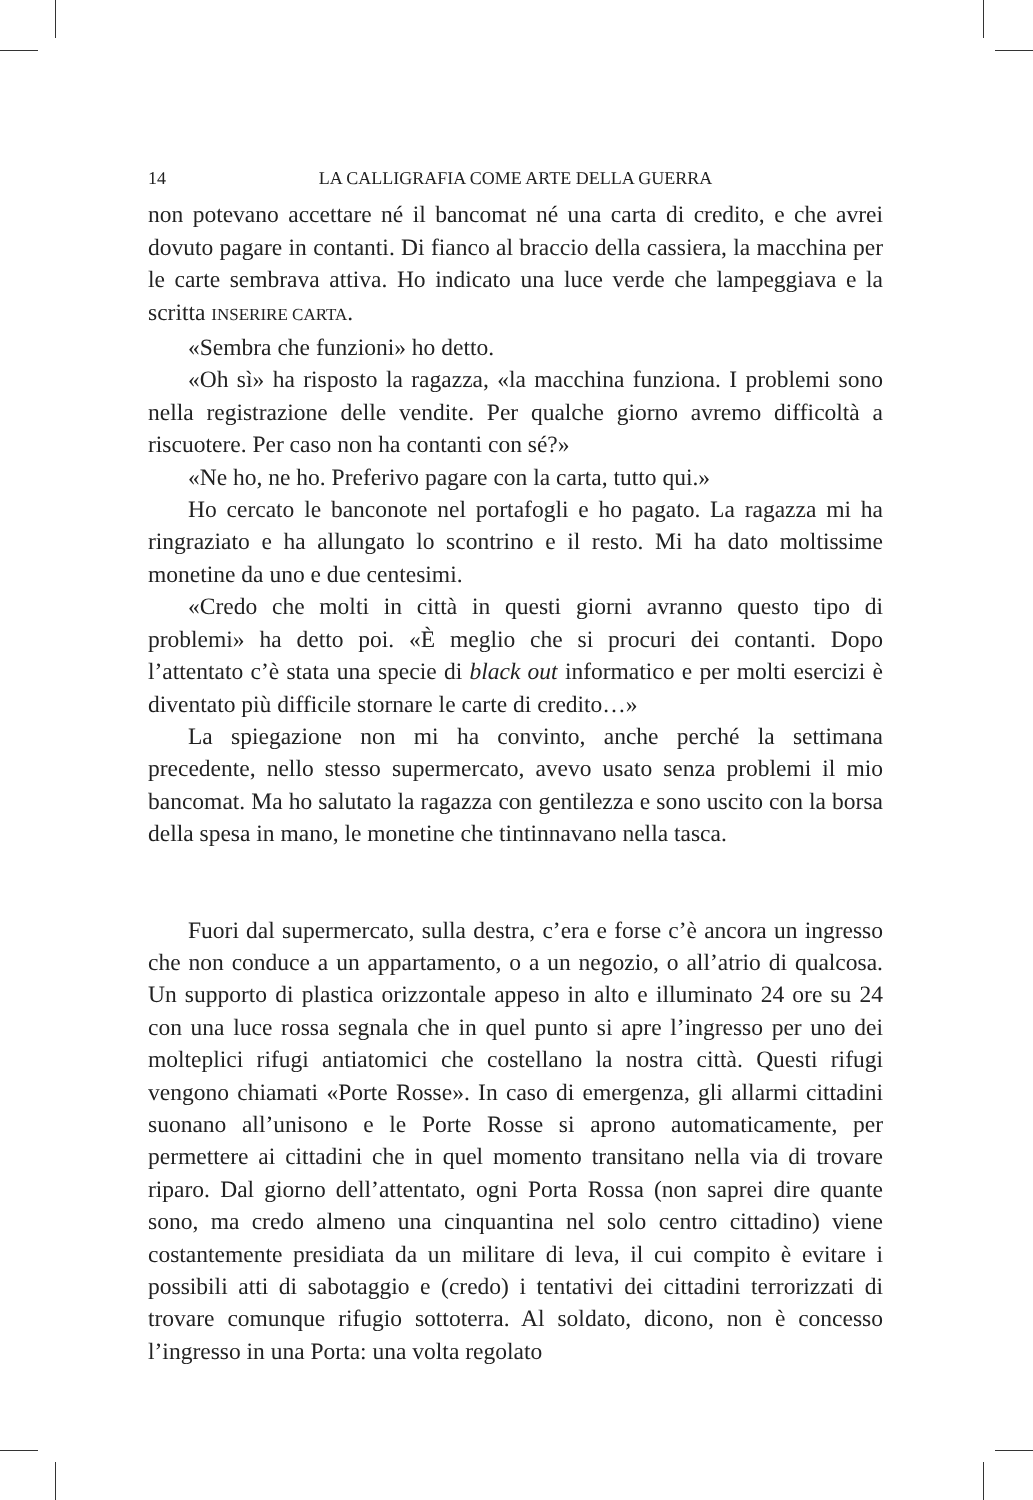14 LA CALLIGRAFIA COME ARTE DELLA GUERRA
non potevano accettare né il bancomat né una carta di credito, e che avrei dovuto pagare in contanti. Di fianco al braccio della cassiera, la macchina per le carte sembrava attiva. Ho indicato una luce verde che lampeggiava e la scritta INSERIRE CARTA.
«Sembra che funzioni» ho detto.
«Oh sì» ha risposto la ragazza, «la macchina funziona. I problemi sono nella registrazione delle vendite. Per qualche giorno avremo difficoltà a riscuotere. Per caso non ha contanti con sé?»
«Ne ho, ne ho. Preferivo pagare con la carta, tutto qui.»
Ho cercato le banconote nel portafogli e ho pagato. La ragazza mi ha ringraziato e ha allungato lo scontrino e il resto. Mi ha dato moltissime monetine da uno e due centesimi.
«Credo che molti in città in questi giorni avranno questo tipo di problemi» ha detto poi. «È meglio che si procuri dei contanti. Dopo l’attentato c’è stata una specie di black out informatico e per molti esercizi è diventato più difficile stornare le carte di credito…»
La spiegazione non mi ha convinto, anche perché la settimana precedente, nello stesso supermercato, avevo usato senza problemi il mio bancomat. Ma ho salutato la ragazza con gentilezza e sono uscito con la borsa della spesa in mano, le monetine che tintinnavano nella tasca.
Fuori dal supermercato, sulla destra, c’era e forse c’è ancora un ingresso che non conduce a un appartamento, o a un negozio, o all’atrio di qualcosa. Un supporto di plastica orizzontale appeso in alto e illuminato 24 ore su 24 con una luce rossa segnala che in quel punto si apre l’ingresso per uno dei molteplici rifugi antiatomici che costellano la nostra città. Questi rifugi vengono chiamati «Porte Rosse». In caso di emergenza, gli allarmi cittadini suonano all’unisono e le Porte Rosse si aprono automaticamente, per permettere ai cittadini che in quel momento transitano nella via di trovare riparo. Dal giorno dell’attentato, ogni Porta Rossa (non saprei dire quante sono, ma credo almeno una cinquantina nel solo centro cittadino) viene costantemente presidiata da un militare di leva, il cui compito è evitare i possibili atti di sabotaggio e (credo) i tentativi dei cittadini terrorizzati di trovare comunque rifugio sottoterra. Al soldato, dicono, non è concesso l’ingresso in una Porta: una volta regolato